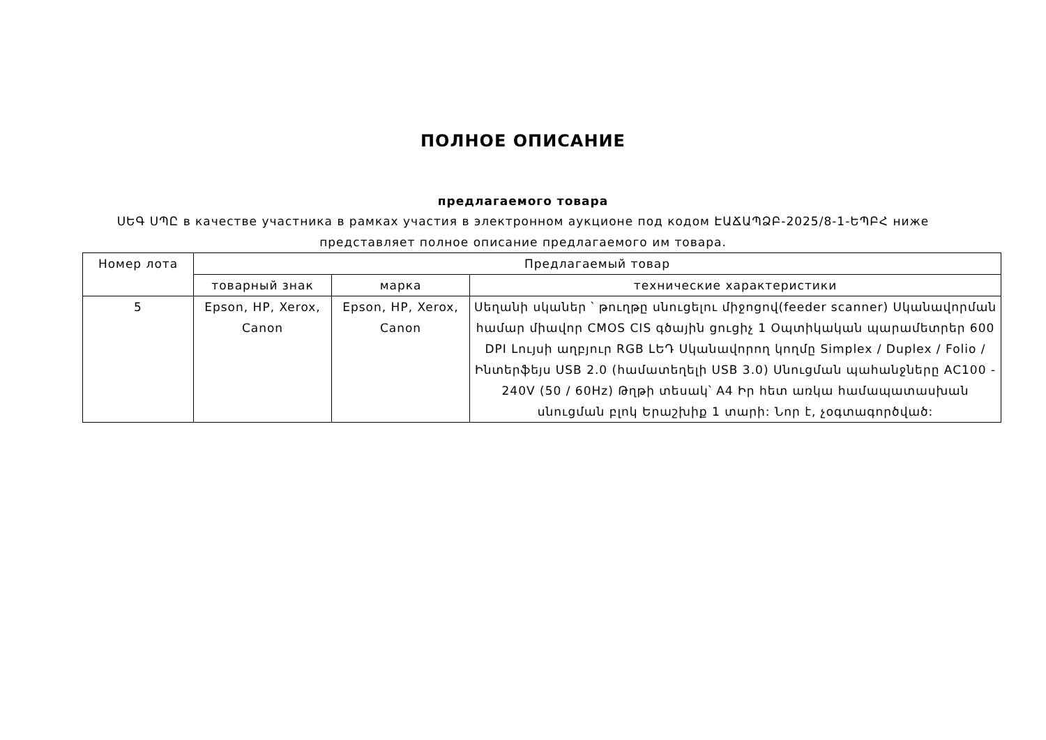ПОЛНОЕ ОПИСАНИЕ
предлагаемого товара
ՍԵԳ ՍՊԸ в качестве участника в рамках участия в электронном аукционе под кодом ԷԱՃԱՊՁԲ-2025/8-1-ԵՊԲՀ ниже представляет полное описание предлагаемого им товара.
| Номер лота | Предлагаемый товар | | |
| --- | --- | --- | --- |
| | товарный знак | марка | технические характеристики |
| 5 | Epson, HP, Xerox, Canon | Epson, HP, Xerox, Canon | Սեղանի սկաներ ՝ թուղթը սնուցելու միջոցով(feeder scanner) Սկանավորման համար միավոր CMOS CIS գծային ցուցիչ 1 Օպտիկական պարամետրեր 600 DPI Լույսի աղբյուր RGB ԼԵԴ Սկանավորող կողմը Simplex / Duplex / Folio / Ինտերֆեյս USB 2.0 (համատեղելի USB 3.0) Սնուցման պահանջները AC100 - 240V (50 / 60Hz) Թղթի տեսակ՝ A4 Իր հետ առկա համապատասխան սնուցման բլոկ Երաշխիք 1 տարի: Նոր է, չօգտագործված: |